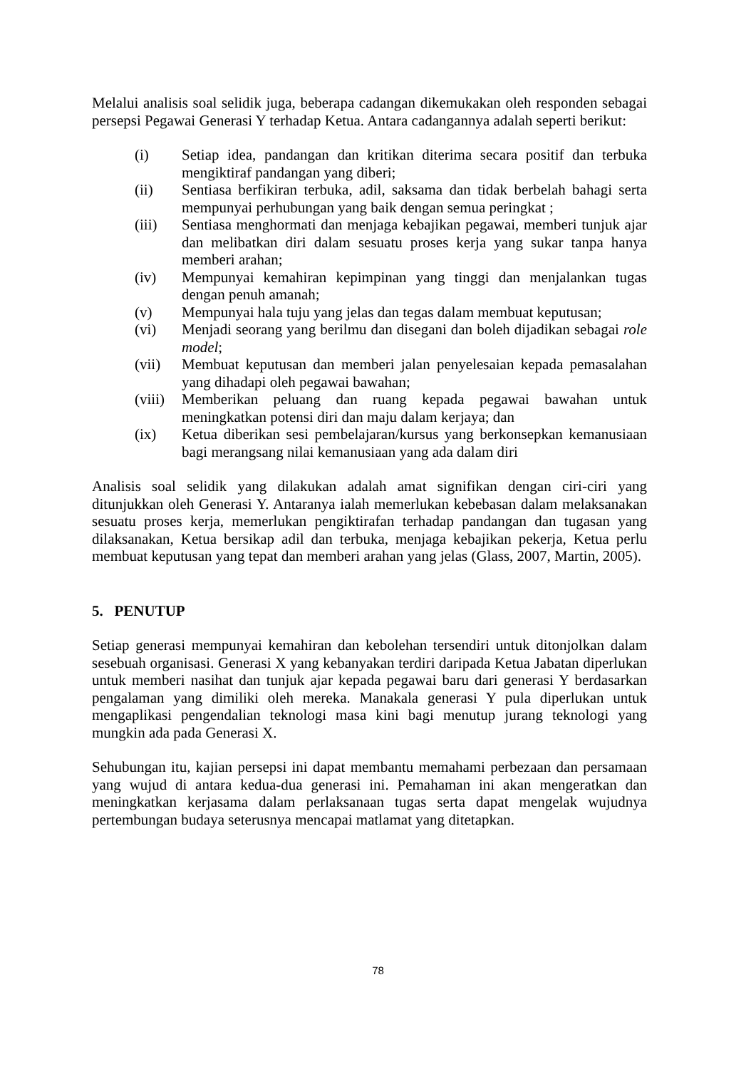Melalui analisis soal selidik juga, beberapa cadangan dikemukakan oleh responden sebagai persepsi Pegawai Generasi Y terhadap Ketua. Antara cadangannya adalah seperti berikut:
(i) Setiap idea, pandangan dan kritikan diterima secara positif dan terbuka mengiktiraf pandangan yang diberi;
(ii) Sentiasa berfikiran terbuka, adil, saksama dan tidak berbelah bahagi serta mempunyai perhubungan yang baik dengan semua peringkat ;
(iii) Sentiasa menghormati dan menjaga kebajikan pegawai, memberi tunjuk ajar dan melibatkan diri dalam sesuatu proses kerja yang sukar tanpa hanya memberi arahan;
(iv) Mempunyai kemahiran kepimpinan yang tinggi dan menjalankan tugas dengan penuh amanah;
(v) Mempunyai hala tuju yang jelas dan tegas dalam membuat keputusan;
(vi) Menjadi seorang yang berilmu dan disegani dan boleh dijadikan sebagai role model;
(vii) Membuat keputusan dan memberi jalan penyelesaian kepada pemasalahan yang dihadapi oleh pegawai bawahan;
(viii) Memberikan peluang dan ruang kepada pegawai bawahan untuk meningkatkan potensi diri dan maju dalam kerjaya; dan
(ix) Ketua diberikan sesi pembelajaran/kursus yang berkonsepkan kemanusiaan bagi merangsang nilai kemanusiaan yang ada dalam diri
Analisis soal selidik yang dilakukan adalah amat signifikan dengan ciri-ciri yang ditunjukkan oleh Generasi Y. Antaranya ialah memerlukan kebebasan dalam melaksanakan sesuatu proses kerja, memerlukan pengiktirafan terhadap pandangan dan tugasan yang dilaksanakan, Ketua bersikap adil dan terbuka, menjaga kebajikan pekerja, Ketua perlu membuat keputusan yang tepat dan memberi arahan yang jelas (Glass, 2007, Martin, 2005).
5. PENUTUP
Setiap generasi mempunyai kemahiran dan kebolehan tersendiri untuk ditonjolkan dalam sesebuah organisasi. Generasi X yang kebanyakan terdiri daripada Ketua Jabatan diperlukan untuk memberi nasihat dan tunjuk ajar kepada pegawai baru dari generasi Y berdasarkan pengalaman yang dimiliki oleh mereka. Manakala generasi Y pula diperlukan untuk mengaplikasi pengendalian teknologi masa kini bagi menutup jurang teknologi yang mungkin ada pada Generasi X.
Sehubungan itu, kajian persepsi ini dapat membantu memahami perbezaan dan persamaan yang wujud di antara kedua-dua generasi ini. Pemahaman ini akan mengeratkan dan meningkatkan kerjasama dalam perlaksanaan tugas serta dapat mengelak wujudnya pertembungan budaya seterusnya mencapai matlamat yang ditetapkan.
78